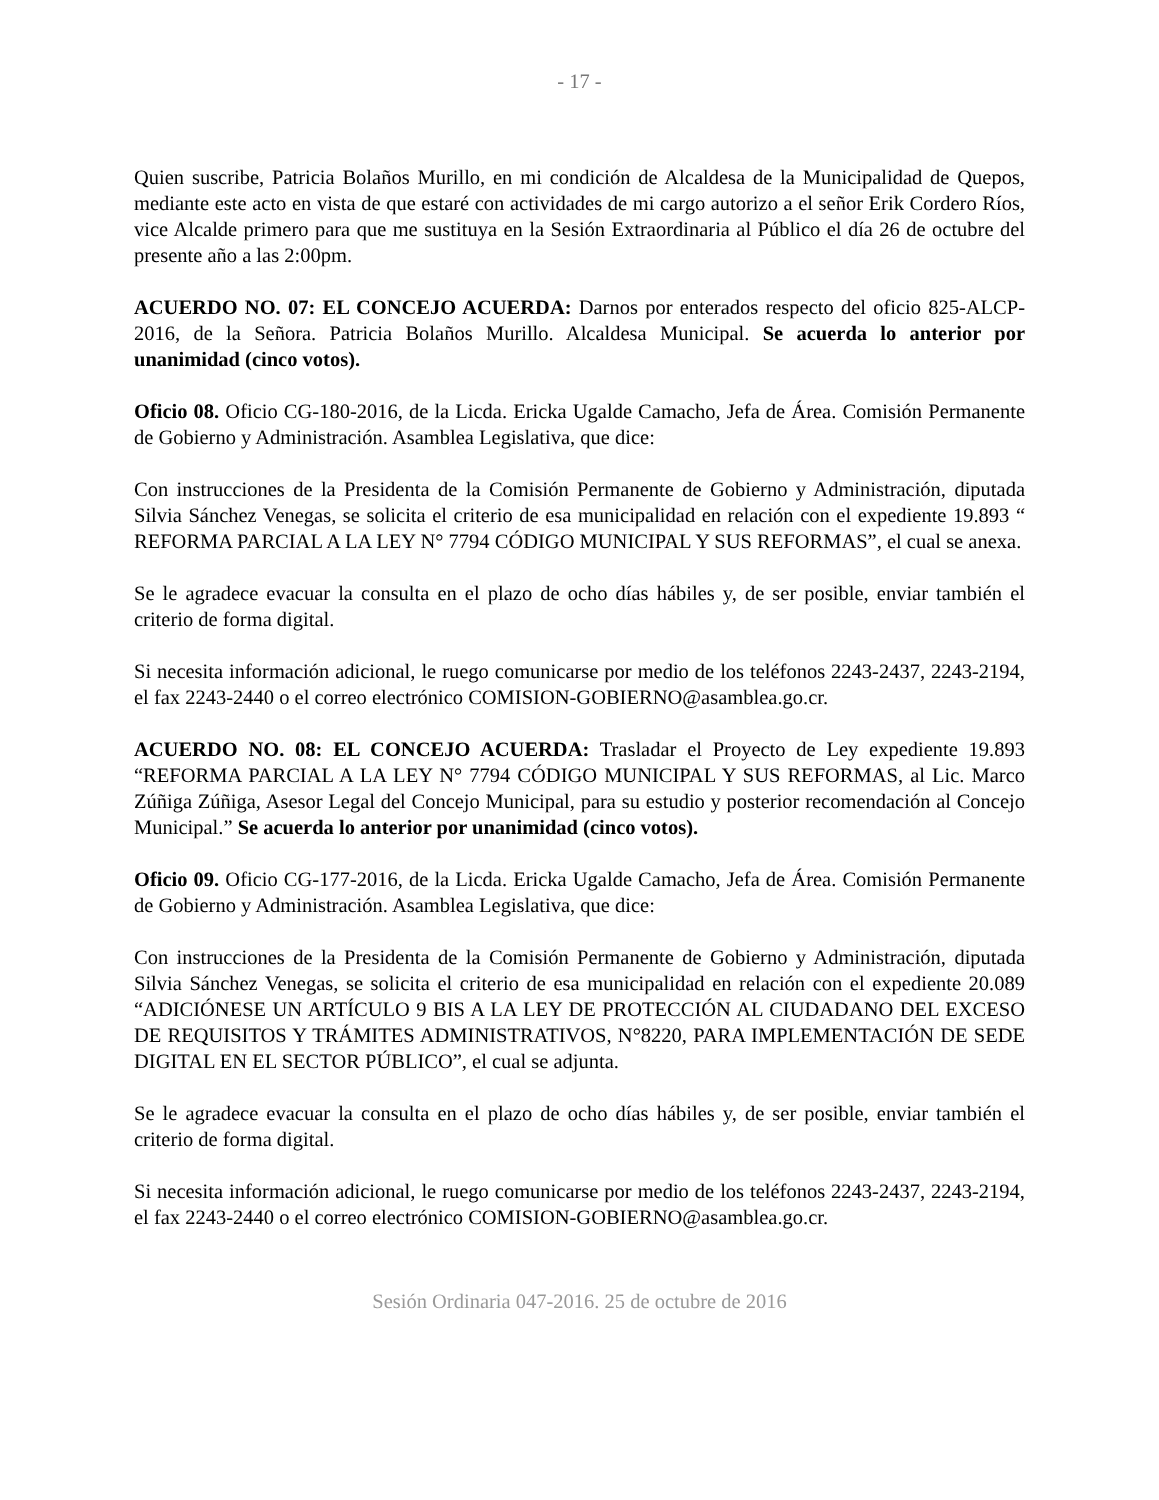- 17 -
Quien suscribe, Patricia Bolaños Murillo, en mi condición de Alcaldesa de la Municipalidad de Quepos, mediante este acto en vista de que estaré con actividades de mi cargo autorizo a el señor Erik Cordero Ríos, vice Alcalde primero para que me sustituya en la Sesión Extraordinaria al Público el día 26 de octubre del presente año a las 2:00pm.
ACUERDO NO. 07: EL CONCEJO ACUERDA: Darnos por enterados respecto del oficio 825-ALCP-2016, de la Señora. Patricia Bolaños Murillo. Alcaldesa Municipal. Se acuerda lo anterior por unanimidad (cinco votos).
Oficio 08. Oficio CG-180-2016, de la Licda. Ericka Ugalde Camacho, Jefa de Área. Comisión Permanente de Gobierno y Administración. Asamblea Legislativa, que dice:
Con instrucciones de la Presidenta de la Comisión Permanente de Gobierno y Administración, diputada Silvia Sánchez Venegas, se solicita el criterio de esa municipalidad en relación con el expediente 19.893 “ REFORMA PARCIAL A LA LEY N° 7794 CÓDIGO MUNICIPAL Y SUS REFORMAS”, el cual se anexa.
Se le agradece evacuar la consulta en el plazo de ocho días hábiles y, de ser posible, enviar también el criterio de forma digital.
Si necesita información adicional, le ruego comunicarse por medio de los teléfonos 2243-2437, 2243-2194, el fax 2243-2440 o el correo electrónico COMISION-GOBIERNO@asamblea.go.cr.
ACUERDO NO. 08: EL CONCEJO ACUERDA: Trasladar el Proyecto de Ley expediente 19.893 “REFORMA PARCIAL A LA LEY N° 7794 CÓDIGO MUNICIPAL Y SUS REFORMAS, al Lic. Marco Zúñiga Zúñiga, Asesor Legal del Concejo Municipal, para su estudio y posterior recomendación al Concejo Municipal.” Se acuerda lo anterior por unanimidad (cinco votos).
Oficio 09. Oficio CG-177-2016, de la Licda. Ericka Ugalde Camacho, Jefa de Área. Comisión Permanente de Gobierno y Administración. Asamblea Legislativa, que dice:
Con instrucciones de la Presidenta de la Comisión Permanente de Gobierno y Administración, diputada Silvia Sánchez Venegas, se solicita el criterio de esa municipalidad en relación con el expediente 20.089 “ADICIÓNESE UN ARTÍCULO 9 BIS A LA LEY DE PROTECCIÓN AL CIUDADANO DEL EXCESO DE REQUISITOS Y TRÁMITES ADMINISTRATIVOS, N°8220, PARA IMPLEMENTACIÓN DE SEDE DIGITAL EN EL SECTOR PÚBLICO”, el cual se adjunta.
Se le agradece evacuar la consulta en el plazo de ocho días hábiles y, de ser posible, enviar también el criterio de forma digital.
Si necesita información adicional, le ruego comunicarse por medio de los teléfonos 2243-2437, 2243-2194, el fax 2243-2440 o el correo electrónico COMISION-GOBIERNO@asamblea.go.cr.
Sesión Ordinaria 047-2016. 25 de octubre de 2016